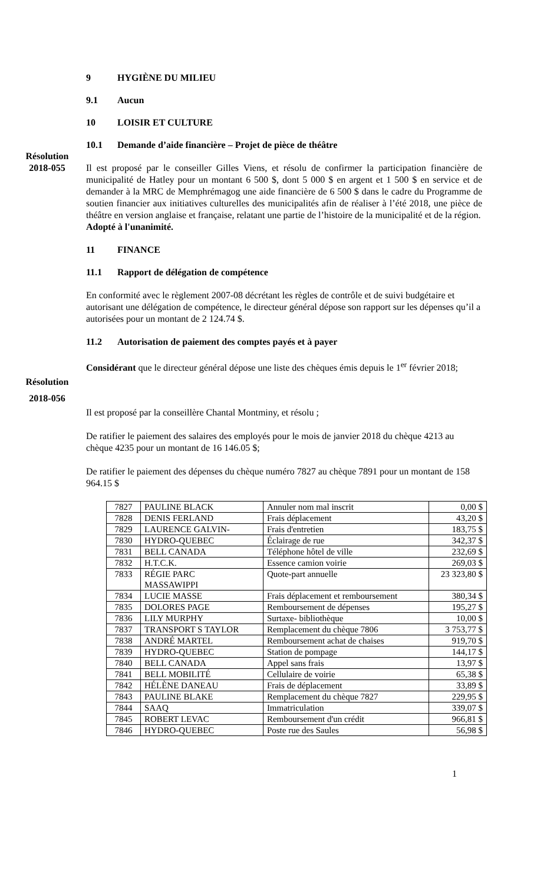9 HYGIÈNE DU MILIEU
9.1 Aucun
10 LOISIR ET CULTURE
10.1 Demande d’aide financière – Projet de pièce de théâtre
Résolution
2018-055
Il est proposé par le conseiller Gilles Viens, et résolu de confirmer la participation financière de municipalité de Hatley pour un montant 6 500 $, dont 5 000 $ en argent et 1 500 $ en service et de demander à la MRC de Memphrémagog une aide financière de 6 500 $ dans le cadre du Programme de soutien financier aux initiatives culturelles des municipalités afin de réaliser à l’été 2018, une pièce de théâtre en version anglaise et française, relatant une partie de l’histoire de la municipalité et de la région.
Adopté à l'unanimité.
11 FINANCE
11.1 Rapport de délégation de compétence
En conformité avec le règlement 2007-08 décrétant les règles de contrôle et de suivi budgétaire et autorisant une délégation de compétence, le directeur général dépose son rapport sur les dépenses qu’il a autorisées pour un montant de 2 124.74 $.
11.2 Autorisation de paiement des comptes payés et à payer
Considérant que le directeur général dépose une liste des chèques émis depuis le 1<sup>er</sup> février 2018;
Résolution
2018-056
Il est proposé par la conseillère Chantal Montminy, et résolu ;
De ratifier le paiement des salaires des employés pour le mois de janvier 2018 du chèque 4213 au chèque 4235 pour un montant de 16 146.05 $;
De ratifier le paiement des dépenses du chèque numéro 7827 au chèque 7891 pour un montant de 158 964.15 $
| 7827 | PAULINE BLACK | Annuler nom mal inscrit | 0,00 $ |
| 7828 | DENIS FERLAND | Frais déplacement | 43,20 $ |
| 7829 | LAURENCE GALVIN- | Frais d'entretien | 183,75 $ |
| 7830 | HYDRO-QUEBEC | Éclairage de rue | 342,37 $ |
| 7831 | BELL CANADA | Téléphone hôtel de ville | 232,69 $ |
| 7832 | H.T.C.K. | Essence camion voirie | 269,03 $ |
| 7833 | RÉGIE PARC MASSAWIPPI | Quote-part annuelle | 23 323,80 $ |
| 7834 | LUCIE MASSE | Frais déplacement et remboursement | 380,34 $ |
| 7835 | DOLORES PAGE | Remboursement de dépenses | 195,27 $ |
| 7836 | LILY MURPHY | Surtaxe- bibliothèque | 10,00 $ |
| 7837 | TRANSPORT S TAYLOR | Remplacement du chèque 7806 | 3 753,77 $ |
| 7838 | ANDRÉ MARTEL | Remboursement achat de chaises | 919,70 $ |
| 7839 | HYDRO-QUEBEC | Station de pompage | 144,17 $ |
| 7840 | BELL CANADA | Appel sans frais | 13,97 $ |
| 7841 | BELL MOBILITÉ | Cellulaire de voirie | 65,38 $ |
| 7842 | HÉLÈNE DANEAU | Frais de déplacement | 33,89 $ |
| 7843 | PAULINE BLAKE | Remplacement du chèque 7827 | 229,95 $ |
| 7844 | SAAQ | Immatriculation | 339,07 $ |
| 7845 | ROBERT LEVAC | Remboursement d'un crédit | 966,81 $ |
| 7846 | HYDRO-QUEBEC | Poste rue des Saules | 56,98 $ |
1